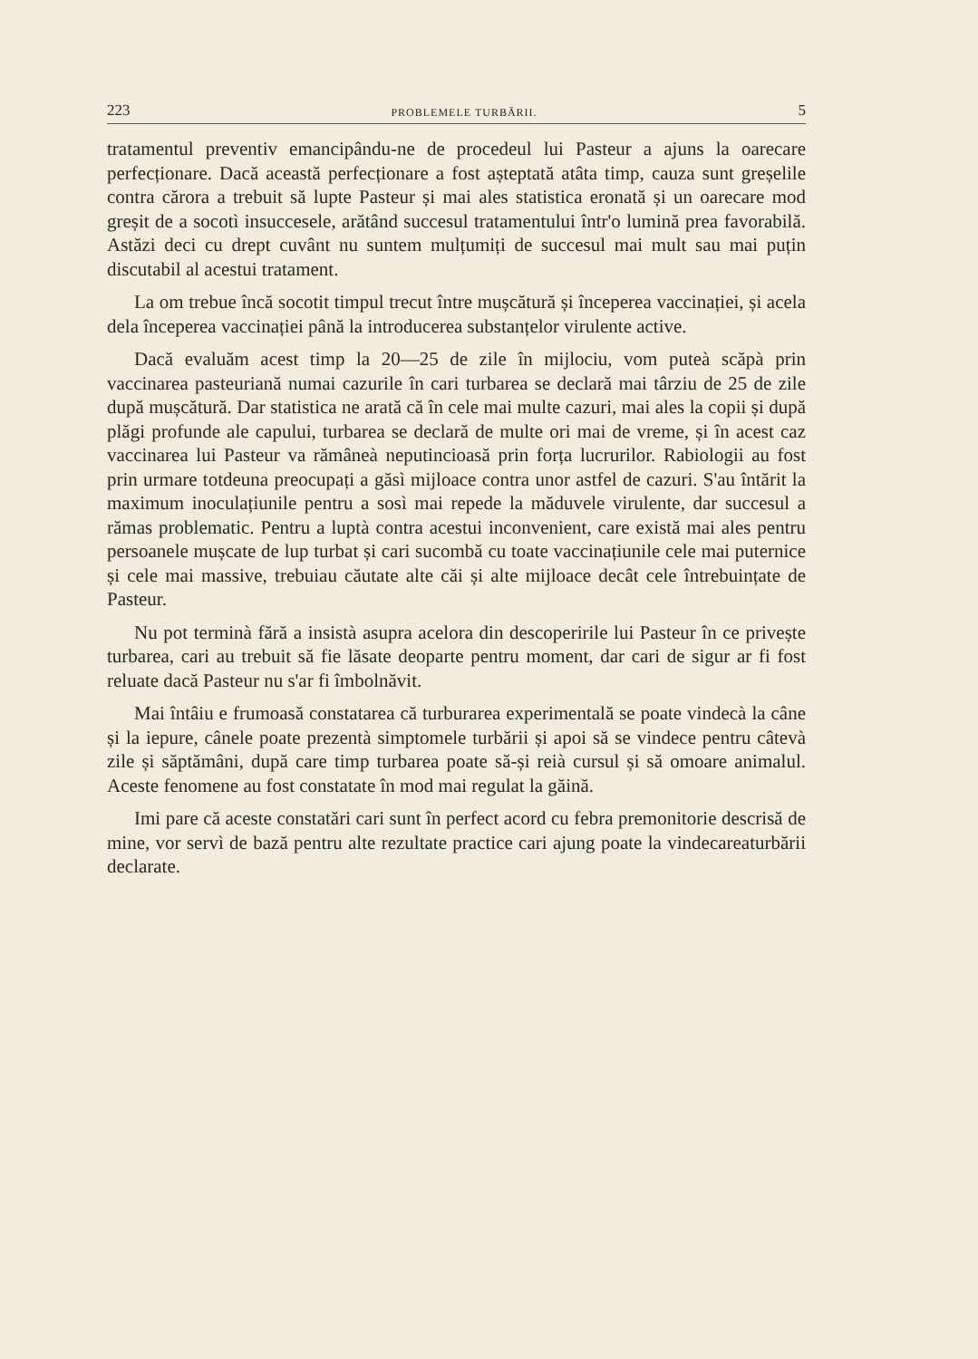223 PROBLEMELE TURBĂRII. 5
tratamentul preventiv emancipându-ne de procedeul lui Pasteur a ajuns la oarecare perfecționare. Dacă această perfecționare a fost așteptată atâta timp, cauza sunt greșelile contra cărora a trebuit să lupte Pasteur și mai ales statistica eronată și un oarecare mod greșit de a socotì insuccesele, arătând succesul tratamentului într'o lumină prea favorabilă. Astăzi deci cu drept cuvânt nu suntem mulțumiți de succesul mai mult sau mai puțin discutabil al acestui tratament.
La om trebue încă socotit timpul trecut între mușcătură și începerea vaccinației, și acela dela începerea vaccinației până la introducerea substanțelor virulente active.
Dacă evaluăm acest timp la 20—25 de zile în mijlociu, vom puteà scăpà prin vaccinarea pasteuriană numai cazurile în cari turbarea se declară mai târziu de 25 de zile după mușcătură. Dar statistica ne arată că în cele mai multe cazuri, mai ales la copii și după plăgi profunde ale capului, turbarea se declară de multe ori mai de vreme, și în acest caz vaccinarea lui Pasteur va rămâneà neputincioasă prin forța lucrurilor. Rabiologii au fost prin urmare totdeuna preocupați a găsì mijloace contra unor astfel de cazuri. S'au întărit la maximum inoculațiunile pentru a sosì mai repede la măduvele virulente, dar succesul a rămas problematic. Pentru a luptà contra acestui inconvenient, care există mai ales pentru persoanele mușcate de lup turbat și cari sucombă cu toate vaccinațiunile cele mai puternice și cele mai massive, trebuiau căutate alte căi și alte mijloace decât cele întrebuințate de Pasteur.
Nu pot terminà fără a insistà asupra acelora din descoperirile lui Pasteur în ce privește turbarea, cari au trebuit să fie lăsate deoparte pentru moment, dar cari de sigur ar fi fost reluate dacă Pasteur nu s'ar fi îmbolnăvit.
Mai întâiu e frumoasă constatarea că turburarea experimentală se poate vindecà la câne și la iepure, cânele poate prezentà simptomele turbării și apoi să se vindece pentru câtevà zile și săptămâni, după care timp turbarea poate să-și reià cursul și să omoare animalul. Aceste fenomene au fost constatate în mod mai regulat la găină.
Imi pare că aceste constatări cari sunt în perfect acord cu febra premonitorie descrisă de mine, vor servì de bază pentru alte rezultate practice cari ajung poate la vindecareaturbării declarate.